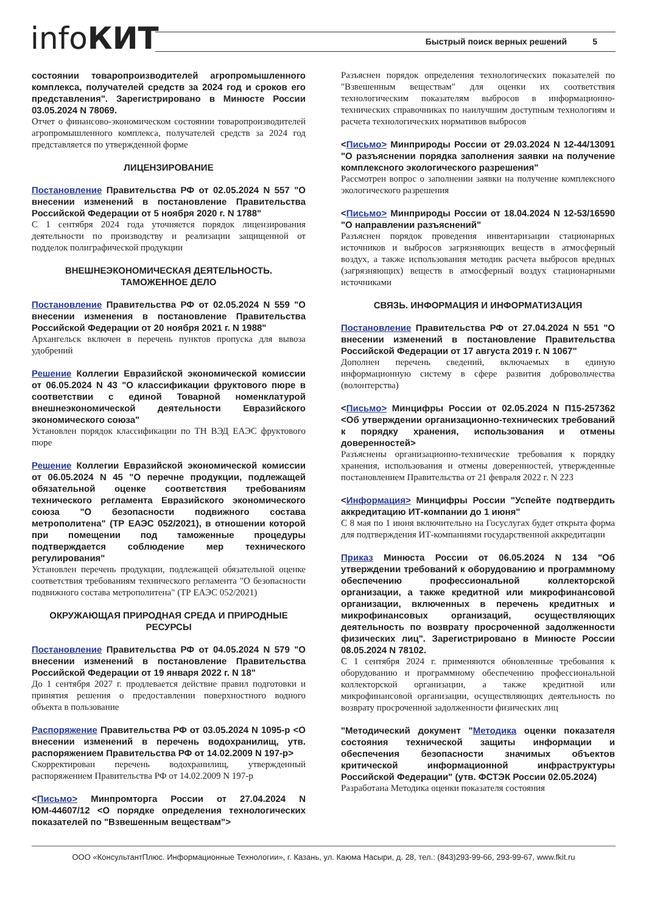infoКИТ Быстрый поиск верных решений 5
состоянии товаропроизводителей агропромышленного комплекса, получателей средств за 2024 год и сроков его представления". Зарегистрировано в Минюсте России 03.05.2024 N 78069.
Отчет о финансово-экономическом состоянии товаропроизводителей агропромышленного комплекса, получателей средств за 2024 год представляется по утвержденной форме
ЛИЦЕНЗИРОВАНИЕ
Постановление Правительства РФ от 02.05.2024 N 557 "О внесении изменений в постановление Правительства Российской Федерации от 5 ноября 2020 г. N 1788"
С 1 сентября 2024 года уточняется порядок лицензирования деятельности по производству и реализации защищенной от подделок полиграфической продукции
ВНЕШНЕЭКОНОМИЧЕСКАЯ ДЕЯТЕЛЬНОСТЬ. ТАМОЖЕННОЕ ДЕЛО
Постановление Правительства РФ от 02.05.2024 N 559 "О внесении изменения в постановление Правительства Российской Федерации от 20 ноября 2021 г. N 1988"
Архангельск включен в перечень пунктов пропуска для вывоза удобрений
Решение Коллегии Евразийской экономической комиссии от 06.05.2024 N 43 "О классификации фруктового пюре в соответствии с единой Товарной номенклатурой внешнеэкономической деятельности Евразийского экономического союза"
Установлен порядок классификации по ТН ВЭД ЕАЭС фруктового пюре
Решение Коллегии Евразийской экономической комиссии от 06.05.2024 N 45 "О перечне продукции, подлежащей обязательной оценке соответствия требованиям технического регламента Евразийского экономического союза "О безопасности подвижного состава метрополитена" (ТР ЕАЭС 052/2021), в отношении которой при помещении под таможенные процедуры подтверждается соблюдение мер технического регулирования"
Установлен перечень продукции, подлежащей обязательной оценке соответствия требованиям технического регламента "О безопасности подвижного состава метрополитена" (ТР ЕАЭС 052/2021)
ОКРУЖАЮЩАЯ ПРИРОДНАЯ СРЕДА И ПРИРОДНЫЕ РЕСУРСЫ
Постановление Правительства РФ от 04.05.2024 N 579 "О внесении изменений в постановление Правительства Российской Федерации от 19 января 2022 г. N 18"
До 1 сентября 2027 г. продлевается действие правил подготовки и принятия решения о предоставлении поверхностного водного объекта в пользование
Распоряжение Правительства РФ от 03.05.2024 N 1095-р <О внесении изменений в перечень водохранилищ, утв. распоряжением Правительства РФ от 14.02.2009 N 197-р>
Скорректирован перечень водохранилищ, утвержденный распоряжением Правительства РФ от 14.02.2009 N 197-р
<Письмо> Минпромторга России от 27.04.2024 N ЮМ-44607/12 <О порядке определения технологических показателей по "Взвешенным веществам">
Разъяснен порядок определения технологических показателей по "Взвешенным веществам" для оценки их соответствия технологическим показателям выбросов в информационно-технических справочниках по наилучшим доступным технологиям и расчета технологических нормативов выбросов
<Письмо> Минприроды России от 29.03.2024 N 12-44/13091 "О разъяснении порядка заполнения заявки на получение комплексного экологического разрешения"
Рассмотрен вопрос о заполнении заявки на получение комплексного экологического разрешения
<Письмо> Минприроды России от 18.04.2024 N 12-53/16590 "О направлении разъяснений"
Разъяснен порядок проведения инвентаризации стационарных источников и выбросов загрязняющих веществ в атмосферный воздух, а также использования методик расчета выбросов вредных (загрязняющих) веществ в атмосферный воздух стационарными источниками
СВЯЗЬ. ИНФОРМАЦИЯ И ИНФОРМАТИЗАЦИЯ
Постановление Правительства РФ от 27.04.2024 N 551 "О внесении изменений в постановление Правительства Российской Федерации от 17 августа 2019 г. N 1067"
Дополнен перечень сведений, включаемых в единую информационную систему в сфере развития добровольчества (волонтерства)
<Письмо> Минцифры России от 02.05.2024 N П15-257362 <Об утверждении организационно-технических требований к порядку хранения, использования и отмены доверенностей>
Разъяснены организационно-технические требования к порядку хранения, использования и отмены доверенностей, утвержденные постановлением Правительства от 21 февраля 2022 г. N 223
<Информация> Минцифры России "Успейте подтвердить аккредитацию ИТ-компании до 1 июня"
С 8 мая по 1 июня включительно на Госуслугах будет открыта форма для подтверждения ИТ-компаниями государственной аккредитации
Приказ Минюста России от 06.05.2024 N 134 "Об утверждении требований к оборудованию и программному обеспечению профессиональной коллекторской организации, а также кредитной или микрофинансовой организации, включенных в перечень кредитных и микрофинансовых организаций, осуществляющих деятельность по возврату просроченной задолженности физических лиц". Зарегистрировано в Минюсте России 08.05.2024 N 78102.
С 1 сентября 2024 г. применяются обновленные требования к оборудованию и программному обеспечению профессиональной коллекторской организации, а также кредитной или микрофинансовой организации, осуществляющих деятельность по возврату просроченной задолженности физических лиц
"Методический документ "Методика оценки показателя состояния технической защиты информации и обеспечения безопасности значимых объектов критической информационной инфраструктуры Российской Федерации" (утв. ФСТЭК России 02.05.2024)
Разработана Методика оценки показателя состояния
ООО «КонсультантПлюс. Информационные Технологии», г. Казань, ул. Каюма Насыри, д. 28, тел.: (843)293-99-66, 293-99-67, www.fkit.ru